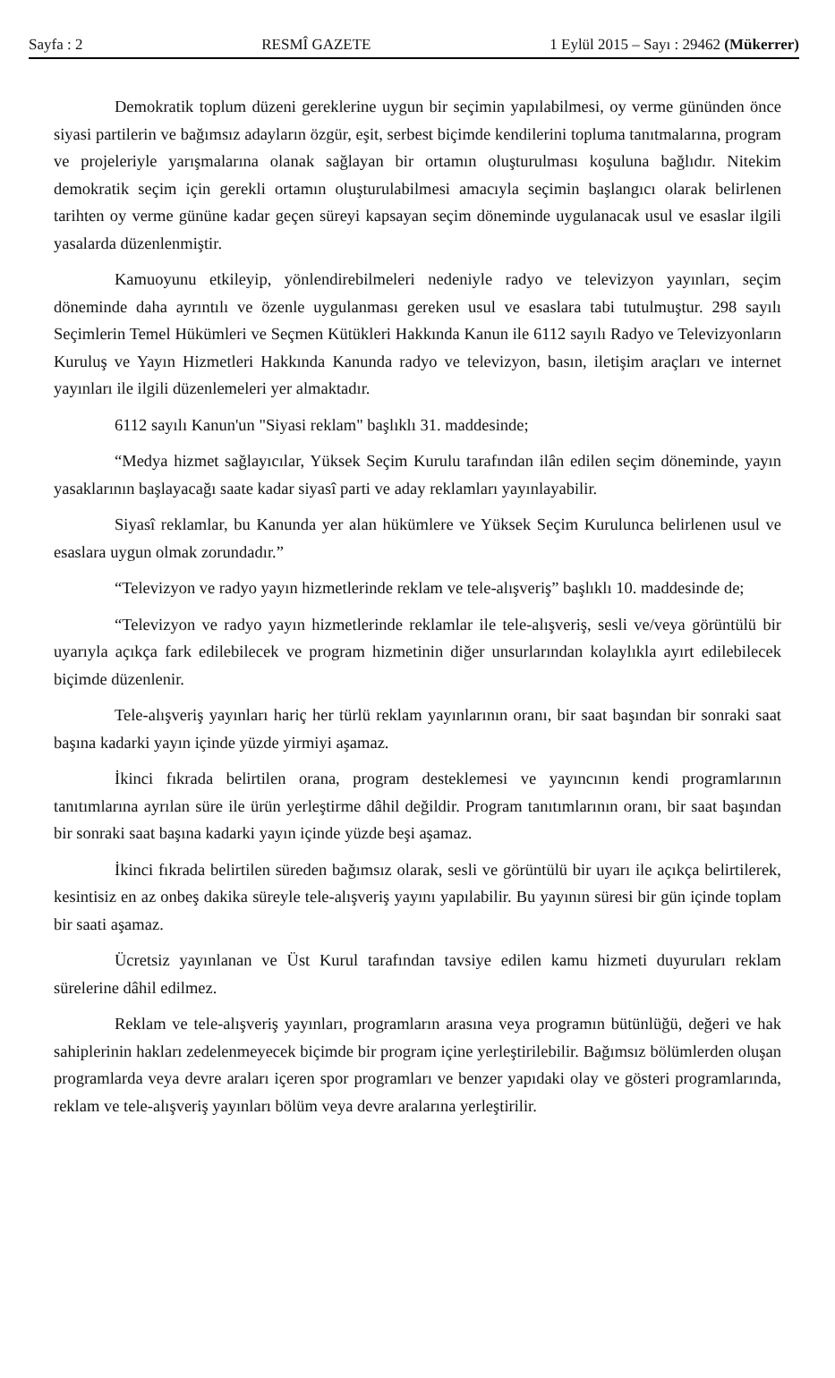Sayfa : 2 RESMÎ GAZETE 1 Eylül 2015 – Sayı : 29462 (Mükerrer)
Demokratik toplum düzeni gereklerine uygun bir seçimin yapılabilmesi, oy verme gününden önce siyasi partilerin ve bağımsız adayların özgür, eşit, serbest biçimde kendilerini topluma tanıtmalarına, program ve projeleriyle yarışmalarına olanak sağlayan bir ortamın oluşturulması koşuluna bağlıdır. Nitekim demokratik seçim için gerekli ortamın oluşturulabilmesi amacıyla seçimin başlangıcı olarak belirlenen tarihten oy verme gününe kadar geçen süreyi kapsayan seçim döneminde uygulanacak usul ve esaslar ilgili yasalarda düzenlenmiştir.
Kamuoyunu etkileyip, yönlendirebilmeleri nedeniyle radyo ve televizyon yayınları, seçim döneminde daha ayrıntılı ve özenle uygulanması gereken usul ve esaslara tabi tutulmuştur. 298 sayılı Seçimlerin Temel Hükümleri ve Seçmen Kütükleri Hakkında Kanun ile 6112 sayılı Radyo ve Televizyonların Kuruluş ve Yayın Hizmetleri Hakkında Kanunda radyo ve televizyon, basın, iletişim araçları ve internet yayınları ile ilgili düzenlemeleri yer almaktadır.
6112 sayılı Kanun'un "Siyasi reklam" başlıklı 31. maddesinde;
“Medya hizmet sağlayıcılar, Yüksek Seçim Kurulu tarafından ilân edilen seçim döneminde, yayın yasaklarının başlayacağı saate kadar siyasî parti ve aday reklamları yayınlayabilir.
Siyasî reklamlar, bu Kanunda yer alan hükümlere ve Yüksek Seçim Kurulunca belirlenen usul ve esaslara uygun olmak zorundadır.”
“Televizyon ve radyo yayın hizmetlerinde reklam ve tele-alışveriş” başlıklı 10. maddesinde de;
“Televizyon ve radyo yayın hizmetlerinde reklamlar ile tele-alışveriş, sesli ve/veya görüntülü bir uyarıyla açıkça fark edilebilecek ve program hizmetinin diğer unsurlarından kolaylıkla ayırt edilebilecek biçimde düzenlenir.
Tele-alışveriş yayınları hariç her türlü reklam yayınlarının oranı, bir saat başından bir sonraki saat başına kadarki yayın içinde yüzde yirmiyi aşamaz.
İkinci fıkrada belirtilen orana, program desteklemesi ve yayıncının kendi programlarının tanıtımlarına ayrılan süre ile ürün yerleştirme dâhil değildir. Program tanıtımlarının oranı, bir saat başından bir sonraki saat başına kadarki yayın içinde yüzde beşi aşamaz.
İkinci fıkrada belirtilen süreden bağımsız olarak, sesli ve görüntülü bir uyarı ile açıkça belirtilerek, kesintisiz en az onbeş dakika süreyle tele-alışveriş yayını yapılabilir. Bu yayının süresi bir gün içinde toplam bir saati aşamaz.
Ücretsiz yayınlanan ve Üst Kurul tarafından tavsiye edilen kamu hizmeti duyuruları reklam sürelerine dâhil edilmez.
Reklam ve tele-alışveriş yayınları, programların arasına veya programın bütünlüğü, değeri ve hak sahiplerinin hakları zedelenmeyecek biçimde bir program içine yerleştirilebilir. Bağımsız bölümlerden oluşan programlarda veya devre araları içeren spor programları ve benzer yapıdaki olay ve gösteri programlarında, reklam ve tele-alışveriş yayınları bölüm veya devre aralarına yerleştirilir.